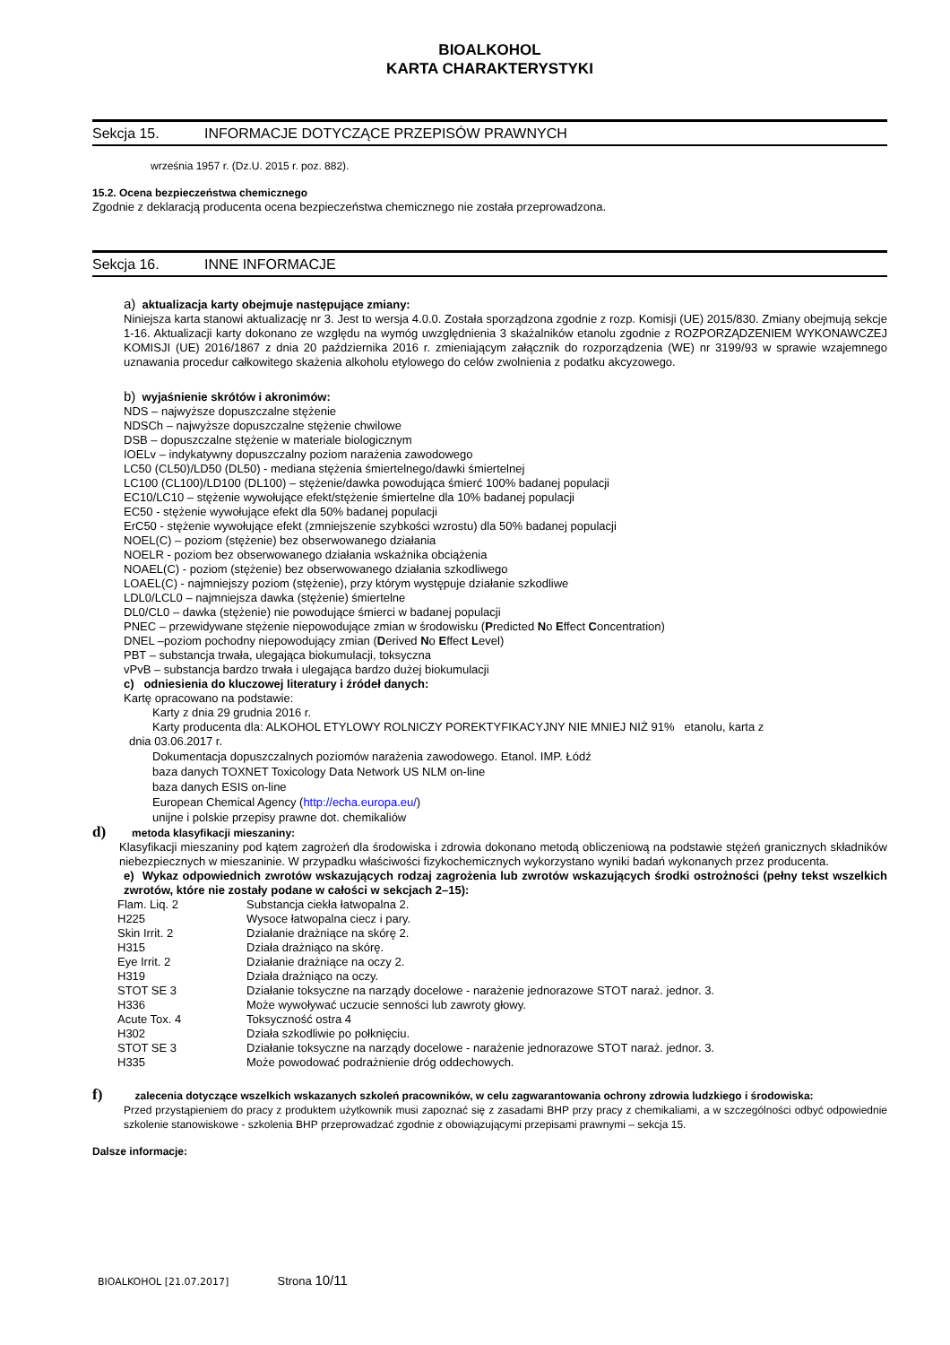BIOALKOHOL
KARTA CHARAKTERYSTYKI
Sekcja 15. INFORMACJE DOTYCZĄCE PRZEPISÓW PRAWNYCH
września 1957 r. (Dz.U. 2015 r. poz. 882).
15.2. Ocena bezpieczeństwa chemicznego
Zgodnie z deklaracją producenta ocena bezpieczeństwa chemicznego nie została przeprowadzona.
Sekcja 16. INNE INFORMACJE
a) aktualizacja karty obejmuje następujące zmiany:
Niniejsza karta stanowi aktualizację nr 3. Jest to wersja 4.0.0. Została sporządzona zgodnie z rozp. Komisji (UE) 2015/830. Zmiany obejmują sekcje 1-16. Aktualizacji karty dokonano ze względu na wymóg uwzględnienia 3 skażalników etanolu zgodnie z ROZPORZĄDZENIEM WYKONAWCZEJ KOMISJI (UE) 2016/1867 z dnia 20 października 2016 r. zmieniającym załącznik do rozporządzenia (WE) nr 3199/93 w sprawie wzajemnego uznawania procedur całkowitego skażenia alkoholu etylowego do celów zwolnienia z podatku akcyzowego.
b) wyjaśnienie skrótów i akronimów:
NDS – najwyższe dopuszczalne stężenie
NDSCh – najwyższe dopuszczalne stężenie chwilowe
DSB – dopuszczalne stężenie w materiale biologicznym
IOELv – indykatywny dopuszczalny poziom narażenia zawodowego
LC50 (CL50)/LD50 (DL50) - mediana stężenia śmiertelnego/dawki śmiertelnej
LC100 (CL100)/LD100 (DL100) – stężenie/dawka powodująca śmierć 100% badanej populacji
EC10/LC10 – stężenie wywołujące efekt/stężenie śmiertelne dla 10% badanej populacji
EC50 - stężenie wywołujące efekt dla 50% badanej populacji
ErC50 - stężenie wywołujące efekt (zmniejszenie szybkości wzrostu) dla 50% badanej populacji
NOEL(C) – poziom (stężenie) bez obserwowanego działania
NOELR - poziom bez obserwowanego działania wskaźnika obciążenia
NOAEL(C) - poziom (stężenie) bez obserwowanego działania szkodliwego
LOAEL(C) - najmniejszy poziom (stężenie), przy którym występuje działanie szkodliwe
LDL0/LCL0 – najmniejsza dawka (stężenie) śmiertelne
DL0/CL0 – dawka (stężenie) nie powodujące śmierci w badanej populacji
PNEC – przewidywane stężenie niepowodujące zmian w środowisku (Predicted No Effect Concentration)
DNEL –poziom pochodny niepowodujący zmian (Derived No Effect Level)
PBT – substancja trwała, ulegająca biokumulacji, toksyczna
vPvB – substancja bardzo trwała i ulegająca bardzo dużej biokumulacji
c) odniesienia do kluczowej literatury i źródeł danych:
Kartę opracowano na podstawie:
Karty z dnia 29 grudnia 2016 r.
Karty producenta dla: ALKOHOL ETYLOWY ROLNICZY POREKTYFIKACYJNY NIE MNIEJ NIŻ 91% etanolu, karta z
dnia 03.06.2017 r.
Dokumentacja dopuszczalnych poziomów narażenia zawodowego. Etanol. IMP. Łódź
baza danych TOXNET Toxicology Data Network US NLM on-line
baza danych ESIS on-line
European Chemical Agency (http://echa.europa.eu/)
unijne i polskie przepisy prawne dot. chemikaliów
d) metoda klasyfikacji mieszaniny:
Klasyfikacji mieszaniny pod kątem zagrożeń dla środowiska i zdrowia dokonano metodą obliczeniową na podstawie stężeń granicznych składników niebezpiecznych w mieszaninie. W przypadku właściwości fizykochemicznych wykorzystano wyniki badań wykonanych przez producenta.
e) Wykaz odpowiednich zwrotów wskazujących rodzaj zagrożenia lub zwrotów wskazujących środki ostrożności (pełny tekst wszelkich zwrotów, które nie zostały podane w całości w sekcjach 2–15):
| Flam. Liq. 2 | Substancja ciekła łatwopalna 2. |
| H225 | Wysoce łatwopalna ciecz i pary. |
| Skin Irrit. 2 | Działanie drażniące na skórę 2. |
| H315 | Działa drażniąco na skórę. |
| Eye Irrit. 2 | Działanie drażniące na oczy 2. |
| H319 | Działa drażniąco na oczy. |
| STOT SE 3 | Działanie toksyczne na narządy docelowe - narażenie jednorazowe STOT naraż. jednor. 3. |
| H336 | Może wywoływać uczucie senności lub zawroty głowy. |
| Acute Tox. 4 | Toksyczność ostra 4 |
| H302 | Działa szkodliwie po połknięciu. |
| STOT SE 3 | Działanie toksyczne na narządy docelowe - narażenie jednorazowe STOT naraż. jednor. 3. |
| H335 | Może powodować podrażnienie dróg oddechowych. |
f) zalecenia dotyczące wszelkich wskazanych szkoleń pracowników, w celu zagwarantowania ochrony zdrowia ludzkiego i środowiska:
Przed przystąpieniem do pracy z produktem użytkownik musi zapoznać się z zasadami BHP przy pracy z chemikaliami, a w szczególności odbyć odpowiednie szkolenie stanowiskowe - szkolenia BHP przeprowadzać zgodnie z obowiązującymi przepisami prawnymi – sekcja 15.
Dalsze informacje:
BIOALKOHOL [21.07.2017] Strona 10/11